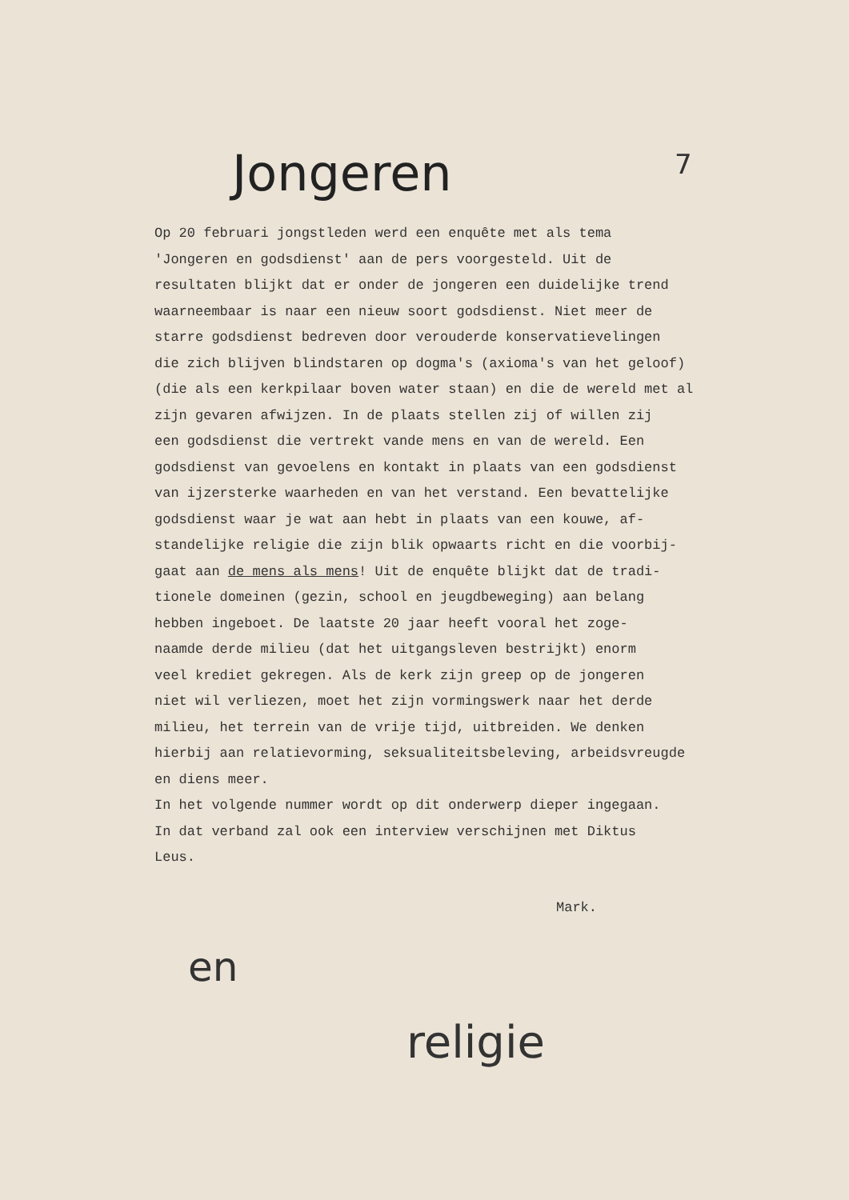Jongeren 7
Op 20 februari jongstleden werd een enquête met als tema 'Jongeren en godsdienst' aan de pers voorgesteld. Uit de resultaten blijkt dat er onder de jongeren een duidelijke trend waarneembaar is naar een nieuw soort godsdienst. Niet meer de starre godsdienst bedreven door verouderde konservatievelingen die zich blijven blindstaren op dogma's (axioma's van het geloof) (die als een kerkpilaar boven water staan) en die de wereld met al zijn gevaren afwijzen. In de plaats stellen zij of willen zij een godsdienst die vertrekt vande mens en van de wereld. Een godsdienst van gevoelens en kontakt in plaats van een godsdienst van ijzersterke waarheden en van het verstand. Een bevattelijke godsdienst waar je wat aan hebt in plaats van een kouwe, af- standelijke religie die zijn blik opwaarts richt en die voorbij- gaat aan de mens als mens! Uit de enquête blijkt dat de tradi- tionele domeinen (gezin, school en jeugdbeweging) aan belang hebben ingeboet. De laatste 20 jaar heeft vooral het zoge- naamde derde milieu (dat het uitgangsleven bestrijkt) enorm veel krediet gekregen. Als de kerk zijn greep op de jongeren niet wil verliezen, moet het zijn vormingswerk naar het derde milieu, het terrein van de vrije tijd, uitbreiden. We denken hierbij aan relatievorming, seksualiteitsbeleving, arbeidsvreugde en diens meer. In het volgende nummer wordt op dit onderwerp dieper ingegaan. In dat verband zal ook een interview verschijnen met Diktus Leus.
Mark.
en
religie